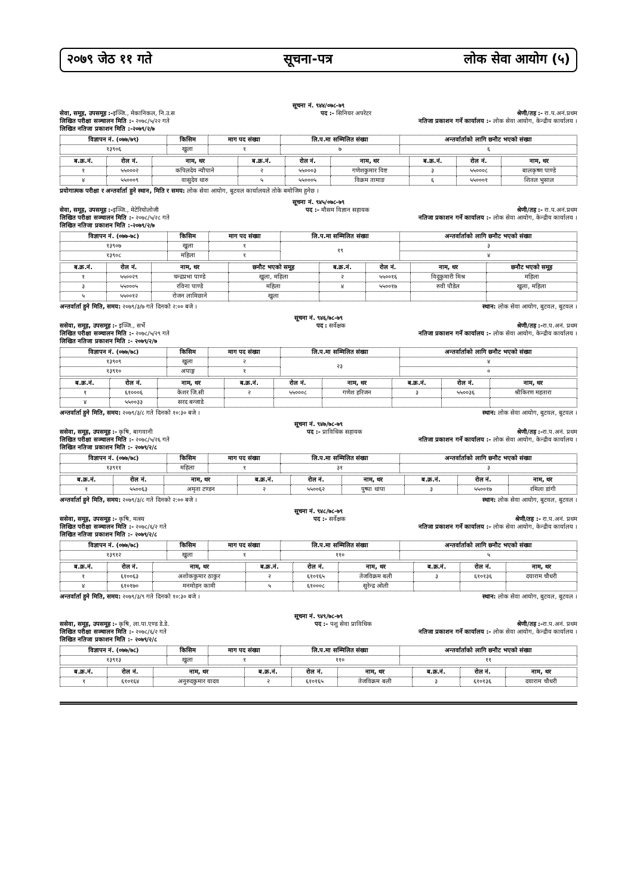२०७९ जेठ ११ गते सूचना-पत्र लोक सेवा आयोग (५)
सूचना नं. ९४४/०७८-७९
सेवा, समूह, उपसमूह :-इञ्जि., मेकानिकल, नि.उ.स पद :- सिनियर अपरेटर श्रेणी/तह :- रा.प.अनं.प्रथम
लिखित परीक्षा सञ्चालन मिति :- २०७८/५/२२ गते नतिजा प्रकाशन गर्ने कार्यालय :- लोक सेवा आयोग, केन्द्रीय कार्यालय ।
लिखित नतिजा प्रकाशन मिति :-२०७९/२/७
| विज्ञापन नं. (०७७/७९) | किसिम | माग पद संख्या | लि.प.मा सम्मिलित संख्या | अन्तर्वार्ताको लागि छनौट भएको संख्या |
| --- | --- | --- | --- | --- |
| १३९०६ | खुला | १ | ७ | ६ |
| ब.क्र.नं. | रोल नं. | नाम, थर | ब.क्र.नं. | रोल नं. | नाम, थर | ब.क्र.नं. | रोल नं. | नाम, थर |
| --- | --- | --- | --- | --- | --- | --- | --- | --- |
| १ | ५५०००२ | कपिलदेव न्यौपाने | २ | ५५०००३ | गणेशकुमार विष्ट | ३ | ५५०००८ | बालकृष्ण पाण्डे |
| ४ | ५५०००९ | वासुदेव थारु | ५ | ५५०००५ | विक्रम तामाङ | ६ | ५५०००१ | शितल भुसाल |
प्रयोगात्मक परीक्षा र अन्तर्वार्ता हुने स्थान, मिति र समय: लोक सेवा आयोग, बुटवल कार्यालयले तोके बमोजिम हुनेछ ।
सूचना नं. ९४५/०७८-७९
सेवा, समूह, उपसमूह :-इञ्जि., मेटेरियोलोजी पद :- मौसम विज्ञान सहायक श्रेणी/तह :- रा.प.अनं.प्रथम
लिखित परीक्षा सञ्चालन मिति :- २०७८/५/२८ गते नतिजा प्रकाशन गर्ने कार्यालय :- लोक सेवा आयोग, केन्द्रीय कार्यालय ।
लिखित नतिजा प्रकाशन मिति :-२०७९/२/७
| विज्ञापन नं. (०७७-७८) | किसिम | माग पद संख्या | लि.प.मा सम्मिलित संख्या | अन्तर्वार्ताको लागि छनौट भएको संख्या |
| --- | --- | --- | --- | --- |
| १३९०७ | खुला | १ | १९ | ३ |
| १३९०८ | महिला | १ | | ४ |
| ब.क्र.नं. | रोल नं. | नाम, थर | छनौट भएको समूह | ब.क्र.नं. | रोल नं. | नाम, थर | छनौट भएको समूह |
| --- | --- | --- | --- | --- | --- | --- | --- |
| १ | ५५००२९ | चन्द्रप्रभा पाण्डे | खुला, महिला | २ | ५५००१६ | विदुकुमारी मिश्र | महिला |
| ३ | ५५०००५ | रविना पाण्डे | महिला | ४ | ५५००१७ | रुवी पौडेल | खुला, महिला |
| ५ | ५५००१२ | रोजन लामिछाने | खुला | | | | |
अन्तर्वार्ता हुने मिति, समय: २०७९/३/७ गते दिनको २:०० बजे । स्थान: लोक सेवा आयोग, बुटवल, बुटवल ।
सूचना नं. ९४६/७८-७९
ससेवा, समूह, उपसमूह :- इञ्जि., सर्भे पद : सर्वेक्षक श्रेणी/तह :-रा.प.अनं. प्रथम
लिखित परीक्षा सञ्चालन मिति :- २०७८/५/२९ गते नतिजा प्रकाशन गर्ने कार्यालय :- लोक सेवा आयोग, केन्द्रीय कार्यालय ।
लिखित नतिजा प्रकाशन मिति :- २०७९/२/७
| विज्ञापन नं. (०७७/७८) | किसिम | माग पद संख्या | लि.प.मा सम्मिलित संख्या | अन्तर्वार्ताको लागि छनौट भएको संख्या |
| --- | --- | --- | --- | --- |
| १३९०९ | खुला | २ | २३ | ४ |
| १३९१० | अपाङ्ग | १ | | ० |
| ब.क्र.नं. | रोल नं. | नाम, थर | ब.क्र.नं. | रोल नं. | नाम, थर | ब.क्र.नं. | रोल नं. | नाम, थर |
| --- | --- | --- | --- | --- | --- | --- | --- | --- |
| १ | ६१०००६ | केशर जि.सी | २ | ५५०००८ | गणेश हरिजन | ३ | ५५००३६ | श्रीकिरण महतारा |
| ४ | ५५००३३ | सरद बन्जाडे | | | | | | |
अन्तर्वार्ता हुने मिति, समय: २०७९/३/८ गते दिनको १०:३० बजे । स्थान: लोक सेवा आयोग, बुटवल, बुटवल ।
सूचना नं. ९४७/७८-७९
ससेवा, समूह, उपसमूह :- कृषि, बागवानी पद :- प्राविधिक सहायक श्रेणी/तह :-रा.प.अनं. प्रथम
लिखित परीक्षा सञ्चालन मिति :- २०७८/५/२६ गते नतिजा प्रकाशन गर्ने कार्यालय :- लोक सेवा आयोग, केन्द्रीय कार्यालय ।
लिखित नतिजा प्रकाशन मिति :- २०७९/२/८
| विज्ञापन नं. (०७७/७८) | किसिम | माग पद संख्या | लि.प.मा सम्मिलित संख्या | अन्तर्वार्ताको लागि छनौट भएको संख्या |
| --- | --- | --- | --- | --- |
| १३९११ | महिला | १ | ३१ | ३ |
| ब.क्र.नं. | रोल नं. | नाम, थर | ब.क्र.नं. | रोल नं. | नाम, थर | ब.क्र.नं. | रोल नं. | नाम, थर |
| --- | --- | --- | --- | --- | --- | --- | --- | --- |
| १ | ५५००६३ | अमृता टण्डन | २ | ५५००६२ | पुष्पा थापा | ३ | ५५००१७ | रमिला डांगी |
अन्तर्वार्ता हुने मिति, समय: २०७९/३/८ गते दिनको २:०० बजे । स्थान: लोक सेवा आयोग, बुटवल, बुटवल ।
सूचना नं. ९४८/७८-७९
ससेवा, समूह, उपसमूह :- कृषि, मत्स्य पद :- सर्वेक्षक श्रेणी/तह :- रा.प.अनं. प्रथम
लिखित परीक्षा सञ्चालन मिति :- २०७८/६/२ गते नतिजा प्रकाशन गर्ने कार्यालय :- लोक सेवा आयोग, केन्द्रीय कार्यालय ।
लिखित नतिजा प्रकाशन मिति :- २०७९/२/८
| विज्ञापन नं. (०७७/७८) | किसिम | माग पद संख्या | लि.प.मा सम्मिलित संख्या | अन्तर्वार्ताको लागि छनौट भएको संख्या |
| --- | --- | --- | --- | --- |
| १३९१२ | खुला | १ | ११० | ५ |
| ब.क्र.नं. | रोल नं. | नाम, थर | ब.क्र.नं. | रोल नं. | नाम, थर | ब.क्र.नं. | रोल नं. | नाम, थर |
| --- | --- | --- | --- | --- | --- | --- | --- | --- |
| १ | ६१००६३ | अशोककुमार ठाकुर | २ | ६१०१६५ | तेजविक्रम बली | ३ | ६१०१३६ | दयाराम चौधरी |
| ४ | ६१०१७० | मनमोहन कामी | ५ | ६१०००८ | सुरेन्द्र ओली | | | |
अन्तर्वार्ता हुने मिति, समय: २०७९/३/९ गते दिनको १०:३० बजे । स्थान: लोक सेवा आयोग, बुटवल, बुटवल ।
सूचना नं. ९४९/७८-७९
ससेवा, समूह, उपसमूह :- कृषि, ला.पा.एण्ड डे.डे. पद :- पशु सेवा प्राविधिक श्रेणी/तह :-रा.प.अनं. प्रथम
लिखित परीक्षा सञ्चालन मिति :- २०७८/६/२ गते नतिजा प्रकाशन गर्ने कार्यालय :- लोक सेवा आयोग, केन्द्रीय कार्यालय ।
लिखित नतिजा प्रकाशन मिति :- २०७९/२/८
| विज्ञापन नं. (०७७/७८) | किसिम | माग पद संख्या | लि.प.मा सम्मिलित संख्या | अन्तर्वार्ताको लागि छनौट भएको संख्या |
| --- | --- | --- | --- | --- |
| १३९१३ | खुला | १ | ११० | ११ |
| ब.क्र.नं. | रोल नं. | नाम, थर | ब.क्र.नं. | रोल नं. | नाम, थर | ब.क्र.नं. | रोल नं. | नाम, थर |
| --- | --- | --- | --- | --- | --- | --- | --- | --- |
| १ | ६१०१६४ | अनुरुदकुमार यादव | २ | ६१०१६५ | तेजविक्रम बली | ३ | ६१०१३६ | दयाराम चौधरी |